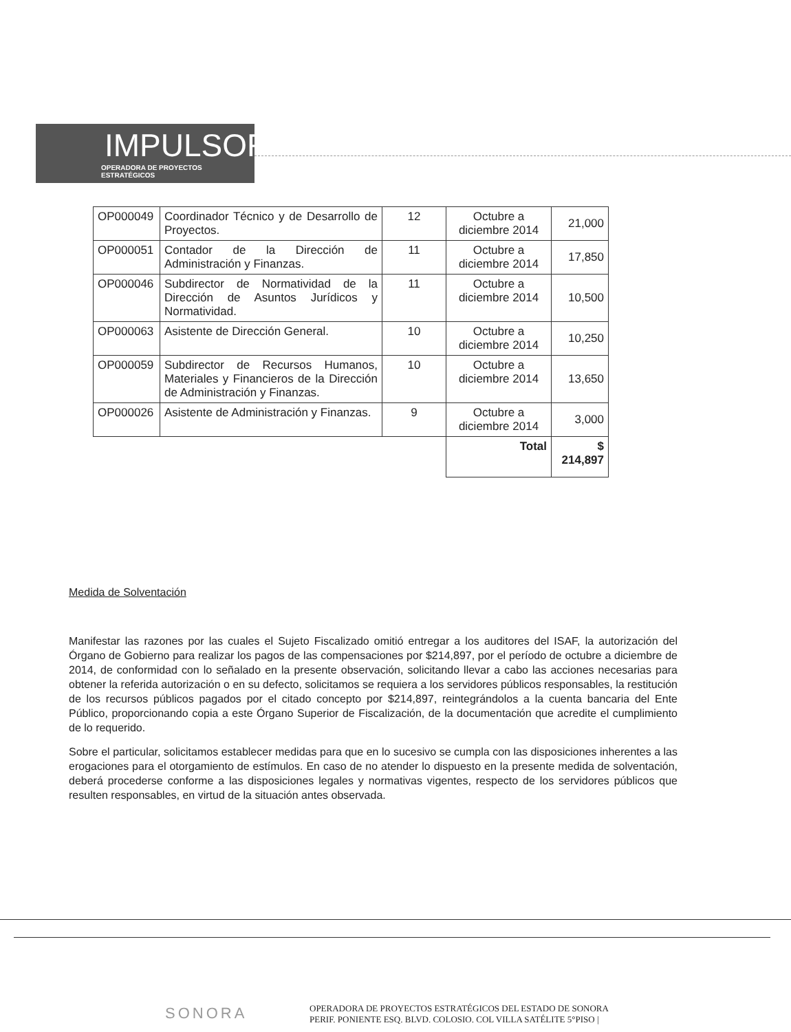IMPULSOR
OPERADORA DE PROYECTOS ESTRATÉGICOS
| OP000049 | Coordinador Técnico y de Desarrollo de Proyectos. | 12 | Octubre a diciembre 2014 | 21,000 |
| OP000051 | Contador de la Dirección de Administración y Finanzas. | 11 | Octubre a diciembre 2014 | 17,850 |
| OP000046 | Subdirector de Normatividad de la Dirección de Asuntos Jurídicos y Normatividad. | 11 | Octubre a diciembre 2014 | 10,500 |
| OP000063 | Asistente de Dirección General. | 10 | Octubre a diciembre 2014 | 10,250 |
| OP000059 | Subdirector de Recursos Humanos, Materiales y Financieros de la Dirección de Administración y Finanzas. | 10 | Octubre a diciembre 2014 | 13,650 |
| OP000026 | Asistente de Administración y Finanzas. | 9 | Octubre a diciembre 2014 | 3,000 |
| | | | Total | $ 214,897 |
Medida de Solventación
Manifestar las razones por las cuales el Sujeto Fiscalizado omitió entregar a los auditores del ISAF, la autorización del Órgano de Gobierno para realizar los pagos de las compensaciones por $214,897, por el período de octubre a diciembre de 2014, de conformidad con lo señalado en la presente observación, solicitando llevar a cabo las acciones necesarias para obtener la referida autorización o en su defecto, solicitamos se requiera a los servidores públicos responsables, la restitución de los recursos públicos pagados por el citado concepto por $214,897, reintegrándolos a la cuenta bancaria del Ente Público, proporcionando copia a este Órgano Superior de Fiscalización, de la documentación que acredite el cumplimiento de lo requerido.
Sobre el particular, solicitamos establecer medidas para que en lo sucesivo se cumpla con las disposiciones inherentes a las erogaciones para el otorgamiento de estímulos. En caso de no atender lo dispuesto en la presente medida de solventación, deberá procederse conforme a las disposiciones legales y normativas vigentes, respecto de los servidores públicos que resulten responsables, en virtud de la situación antes observada.
SONORA
OPERADORA DE PROYECTOS ESTRATÉGICOS DEL ESTADO DE SONORA
PERIF. PONIENTE ESQ. BLVD. COLOSIO. COL VILLA SATÉLITE 5°PISO |